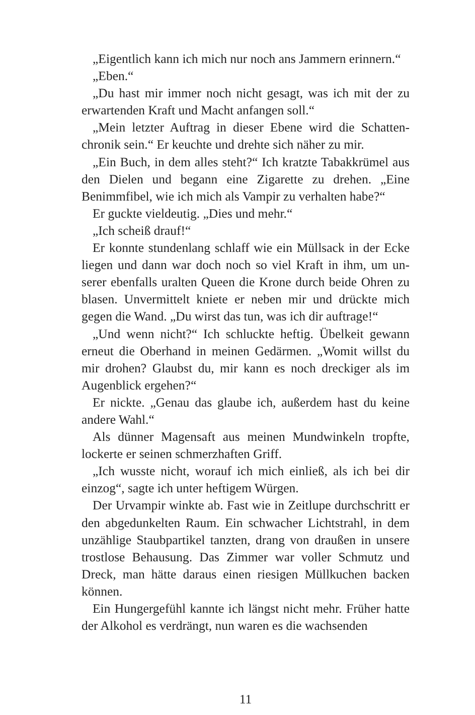„Eigentlich kann ich mich nur noch ans Jammern erinnern.“
„Eben.“
„Du hast mir immer noch nicht gesagt, was ich mit der zu erwartenden Kraft und Macht anfangen soll.“
„Mein letzter Auftrag in dieser Ebene wird die Schatten­chronik sein.“ Er keuchte und drehte sich näher zu mir.
„Ein Buch, in dem alles steht?“ Ich kratzte Tabakkrümel aus den Dielen und begann eine Zigarette zu drehen. „Eine Benimmfibel, wie ich mich als Vampir zu verhalten habe?“
Er guckte vieldeutig. „Dies und mehr.“
„Ich scheiß drauf!“
Er konnte stundenlang schlaff wie ein Müllsack in der Ecke liegen und dann war doch noch so viel Kraft in ihm, um un­serer ebenfalls uralten Queen die Krone durch beide Ohren zu blasen. Unvermittelt kniete er neben mir und drückte mich gegen die Wand. „Du wirst das tun, was ich dir auftrage!“
„Und wenn nicht?“ Ich schluckte heftig. Übelkeit gewann erneut die Oberhand in meinen Gedärmen. „Womit willst du mir drohen? Glaubst du, mir kann es noch dreckiger als im Augenblick ergehen?“
Er nickte. „Genau das glaube ich, außerdem hast du kei­ne andere Wahl.“
Als dünner Magensaft aus meinen Mundwinkeln tropfte, lockerte er seinen schmerzhaften Griff.
„Ich wusste nicht, worauf ich mich einließ, als ich bei dir einzog“, sagte ich unter heftigem Würgen.
Der Urvampir winkte ab. Fast wie in Zeitlupe durchschritt er den abgedunkelten Raum. Ein schwacher Lichtstrahl, in dem unzählige Staubpartikel tanzten, drang von draußen in unsere trostlose Behausung. Das Zimmer war voller Schmutz und Dreck, man hätte daraus einen riesigen Müllkuchen backen können.
Ein Hungergefühl kannte ich längst nicht mehr. Früher hat­te der Alkohol es verdrängt, nun waren es die wachsenden
11